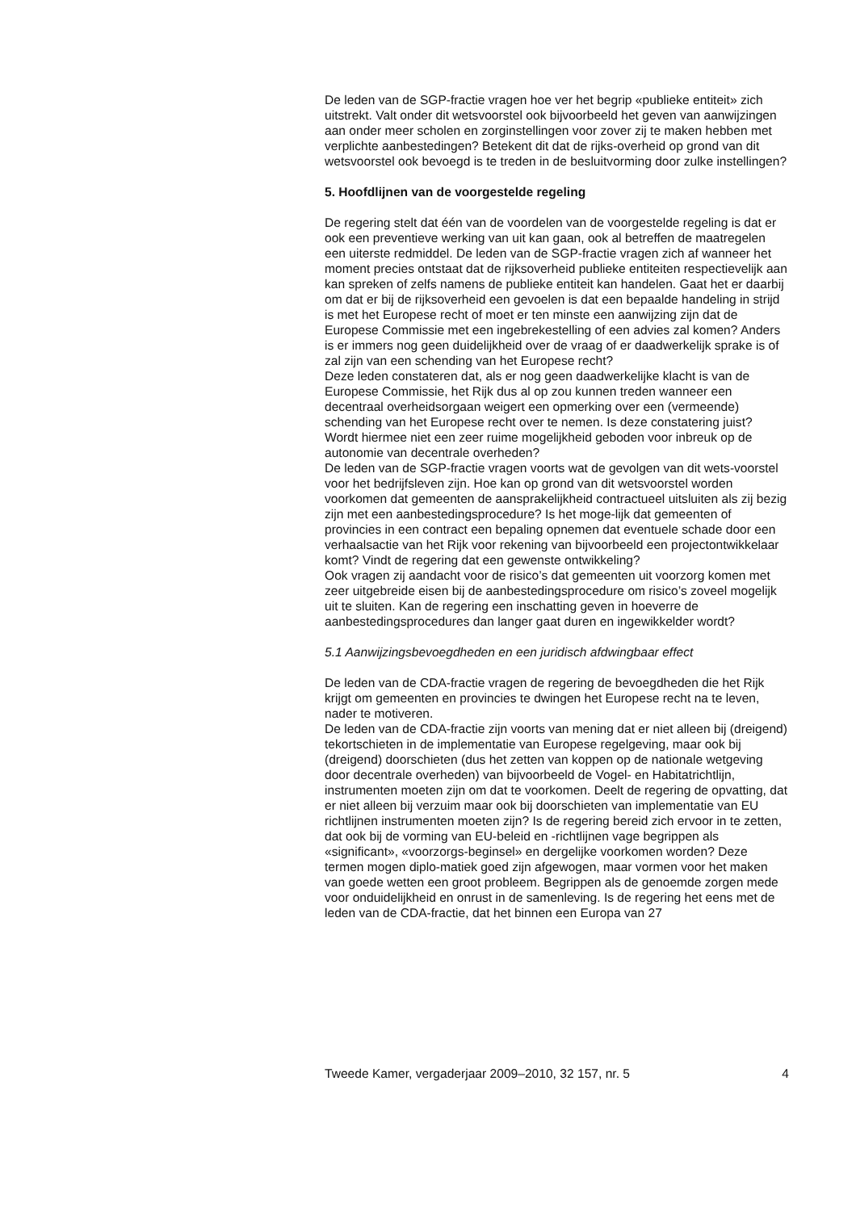De leden van de SGP-fractie vragen hoe ver het begrip «publieke entiteit» zich uitstrekt. Valt onder dit wetsvoorstel ook bijvoorbeeld het geven van aanwijzingen aan onder meer scholen en zorginstellingen voor zover zij te maken hebben met verplichte aanbestedingen? Betekent dit dat de rijks-overheid op grond van dit wetsvoorstel ook bevoegd is te treden in de besluitvorming door zulke instellingen?
5. Hoofdlijnen van de voorgestelde regeling
De regering stelt dat één van de voordelen van de voorgestelde regeling is dat er ook een preventieve werking van uit kan gaan, ook al betreffen de maatregelen een uiterste redmiddel. De leden van de SGP-fractie vragen zich af wanneer het moment precies ontstaat dat de rijksoverheid publieke entiteiten respectievelijk aan kan spreken of zelfs namens de publieke entiteit kan handelen. Gaat het er daarbij om dat er bij de rijksoverheid een gevoelen is dat een bepaalde handeling in strijd is met het Europese recht of moet er ten minste een aanwijzing zijn dat de Europese Commissie met een ingebrekestelling of een advies zal komen? Anders is er immers nog geen duidelijkheid over de vraag of er daadwerkelijk sprake is of zal zijn van een schending van het Europese recht?
Deze leden constateren dat, als er nog geen daadwerkelijke klacht is van de Europese Commissie, het Rijk dus al op zou kunnen treden wanneer een decentraal overheidsorgaan weigert een opmerking over een (vermeende) schending van het Europese recht over te nemen. Is deze constatering juist? Wordt hiermee niet een zeer ruime mogelijkheid geboden voor inbreuk op de autonomie van decentrale overheden?
De leden van de SGP-fractie vragen voorts wat de gevolgen van dit wets-voorstel voor het bedrijfsleven zijn. Hoe kan op grond van dit wetsvoorstel worden voorkomen dat gemeenten de aansprakelijkheid contractueel uitsluiten als zij bezig zijn met een aanbestedingsprocedure? Is het moge-lijk dat gemeenten of provincies in een contract een bepaling opnemen dat eventuele schade door een verhaalsactie van het Rijk voor rekening van bijvoorbeeld een projectontwikkelaar komt? Vindt de regering dat een gewenste ontwikkeling?
Ook vragen zij aandacht voor de risico’s dat gemeenten uit voorzorg komen met zeer uitgebreide eisen bij de aanbestedingsprocedure om risico’s zoveel mogelijk uit te sluiten. Kan de regering een inschatting geven in hoeverre de aanbestedingsprocedures dan langer gaat duren en ingewikkelder wordt?
5.1 Aanwijzingsbevoegdheden en een juridisch afdwingbaar effect
De leden van de CDA-fractie vragen de regering de bevoegdheden die het Rijk krijgt om gemeenten en provincies te dwingen het Europese recht na te leven, nader te motiveren.
De leden van de CDA-fractie zijn voorts van mening dat er niet alleen bij (dreigend) tekortschieten in de implementatie van Europese regelgeving, maar ook bij (dreigend) doorschieten (dus het zetten van koppen op de nationale wetgeving door decentrale overheden) van bijvoorbeeld de Vogel- en Habitatrichtlijn, instrumenten moeten zijn om dat te voorkomen. Deelt de regering de opvatting, dat er niet alleen bij verzuim maar ook bij doorschieten van implementatie van EU richtlijnen instrumenten moeten zijn? Is de regering bereid zich ervoor in te zetten, dat ook bij de vorming van EU-beleid en -richtlijnen vage begrippen als «significant», «voorzorgs-beginsel» en dergelijke voorkomen worden? Deze termen mogen diplo-matiek goed zijn afgewogen, maar vormen voor het maken van goede wetten een groot probleem. Begrippen als de genoemde zorgen mede voor onduidelijkheid en onrust in de samenleving. Is de regering het eens met de leden van de CDA-fractie, dat het binnen een Europa van 27
Tweede Kamer, vergaderjaar 2009–2010, 32 157, nr. 5 4